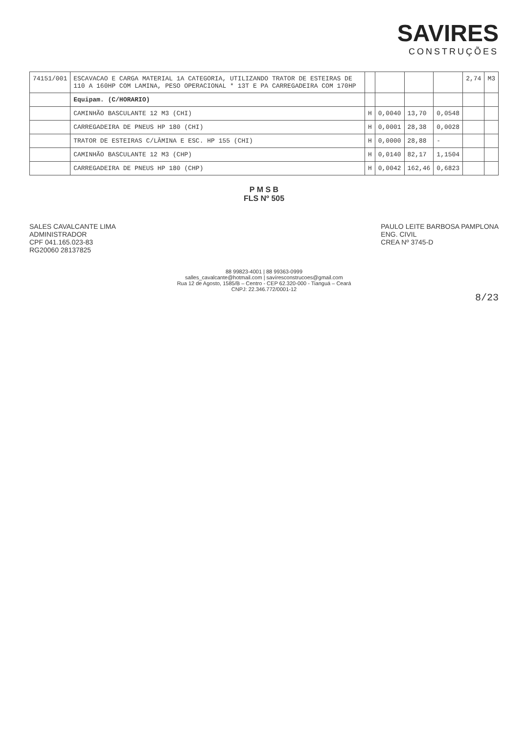SAVIRES
CONSTRUÇÕES
| 74151/001 | ESCAVACAO E CARGA MATERIAL 1A CATEGORIA, UTILIZANDO TRATOR DE ESTEIRAS DE 110 A 160HP COM LAMINA, PESO OPERACIONAL * 13T E PA CARREGADEIRA COM 170HP | | | | | 2,74 | M3 |
| | Equipam. (C/HORARIO) | | | | | | |
| | CAMINHÃO BASCULANTE 12 M3 (CHI) | H | 0,0040 | 13,70 | 0,0548 | | |
| | CARREGADEIRA DE PNEUS HP 180 (CHI) | H | 0,0001 | 28,38 | 0,0028 | | |
| | TRATOR DE ESTEIRAS C/LÂMINA E ESC. HP 155 (CHI) | H | 0,0000 | 28,88 | - | | |
| | CAMINHÃO BASCULANTE 12 M3 (CHP) | H | 0,0140 | 82,17 | 1,1504 | | |
| | CARREGADEIRA DE PNEUS HP 180 (CHP) | H | 0,0042 | 162,46 | 0,6823 | | |
P M S B
FLS Nº 505
SALES CAVALCANTE LIMA
ADMINISTRADOR
CPF 041.165.023-83
RG20060 28137825
PAULO LEITE BARBOSA PAMPLONA
ENG. CIVIL
CREA Nº 3745-D
88 99823-4001 | 88 99363-0999
salles_cavalcante@hotmail.com | savíresconstrucoes@gmail.com
Rua 12 de Agosto, 1585/B – Centro - CEP 62.320-000 - Tianguá – Ceará
CNPJ: 22.346.772/0001-12
8/23